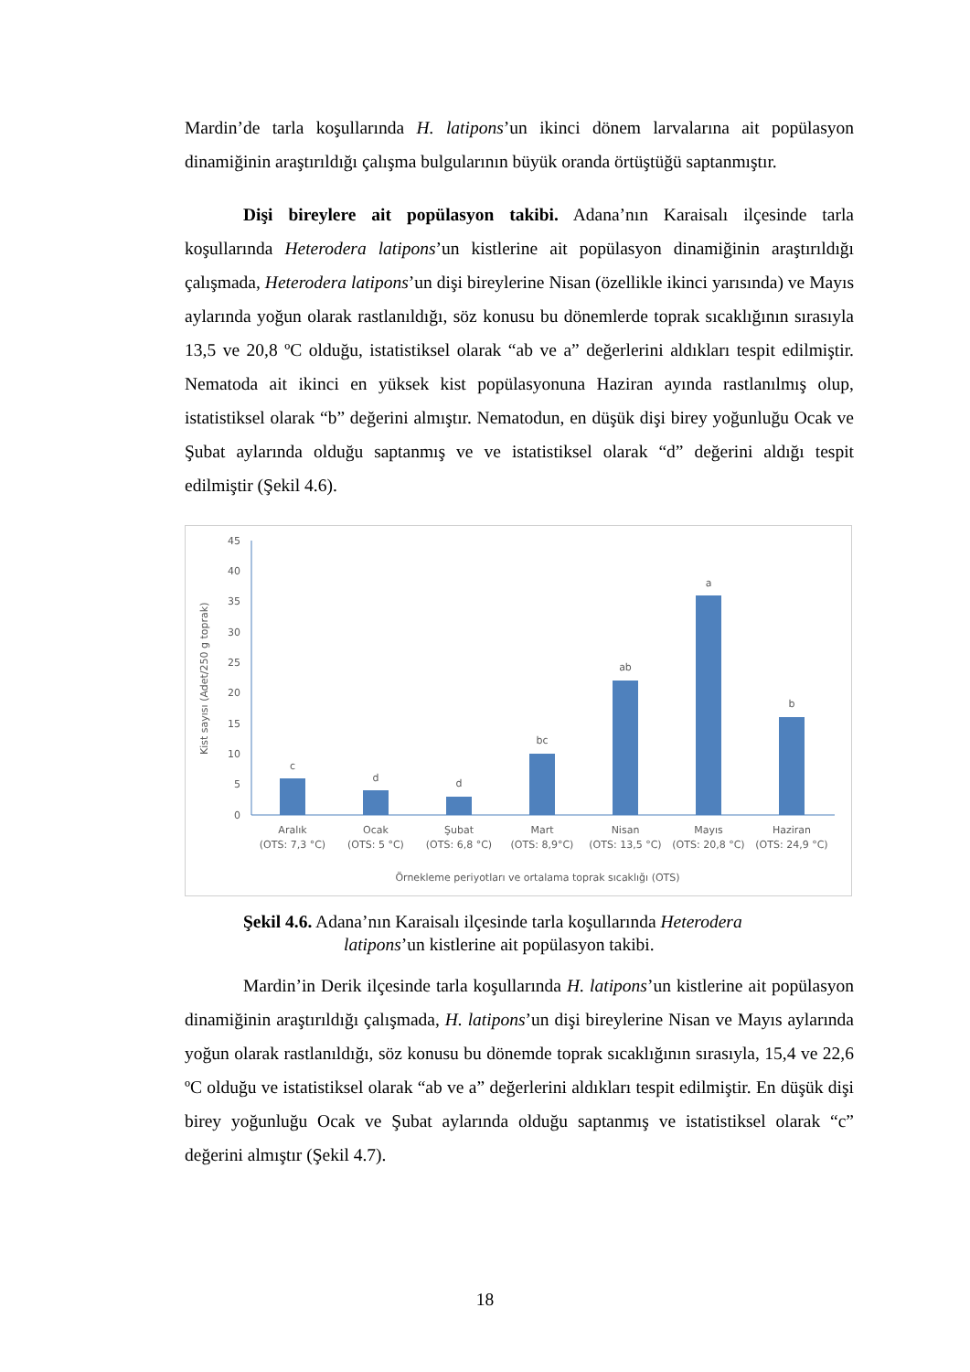Mardin’de tarla koşullarında H. latipons’un ikinci dönem larvalarına ait popülasyon dinamiğinin araştırıldığı çalışma bulgularının büyük oranda örtüştüğü saptanmıştır.
Dişi bireylere ait popülasyon takibi. Adana’nın Karaisalı ilçesinde tarla koşullarında Heterodera latipons’un kistlerine ait popülasyon dinamiğinin araştırıldığı çalışmada, Heterodera latipons’un dişi bireylerine Nisan (özellikle ikinci yarısında) ve Mayıs aylarında yoğun olarak rastlanıldığı, söz konusu bu dönemlerde toprak sıcaklığının sırasıyla 13,5 ve 20,8 ºC olduğu, istatistiksel olarak “ab ve a” değerlerini aldıkları tespit edilmiştir. Nematoda ait ikinci en yüksek kist popülasyonuna Haziran ayında rastlanılmış olup, istatistiksel olarak “b” değerini almıştır. Nematodun, en düşük dişi birey yoğunluğu Ocak ve Şubat aylarında olduğu saptanmış ve ve istatistiksel olarak “d” değerini aldığı tespit edilmiştir (Şekil 4.6).
45
40
35
30
25
20
15
10
5
0
Kist sayısı (Adet/250 g toprak)
c
d
d
bc
ab
a
b
Aralık
(OTS: 7,3 °C)
Ocak
(OTS: 5 °C)
Şubat
(OTS: 6,8 °C)
Mart
(OTS: 8,9°C)
Nisan
(OTS: 13,5 °C)
Mayıs
(OTS: 20,8 °C)
Haziran
(OTS: 24,9 °C)
Örnekleme periyotları ve ortalama toprak sıcaklığı (OTS)
Şekil 4.6. Adana’nın Karaisalı ilçesinde tarla koşullarında Heterodera
latipons’un kistlerine ait popülasyon takibi.
Mardin’in Derik ilçesinde tarla koşullarında H. latipons’un kistlerine ait popülasyon dinamiğinin araştırıldığı çalışmada, H. latipons’un dişi bireylerine Nisan ve Mayıs aylarında yoğun olarak rastlanıldığı, söz konusu bu dönemde toprak sıcaklığının sırasıyla, 15,4 ve 22,6 ºC olduğu ve istatistiksel olarak “ab ve a” değerlerini aldıkları tespit edilmiştir. En düşük dişi birey yoğunluğu Ocak ve Şubat aylarında olduğu saptanmış ve istatistiksel olarak “c” değerini almıştır (Şekil 4.7).
18